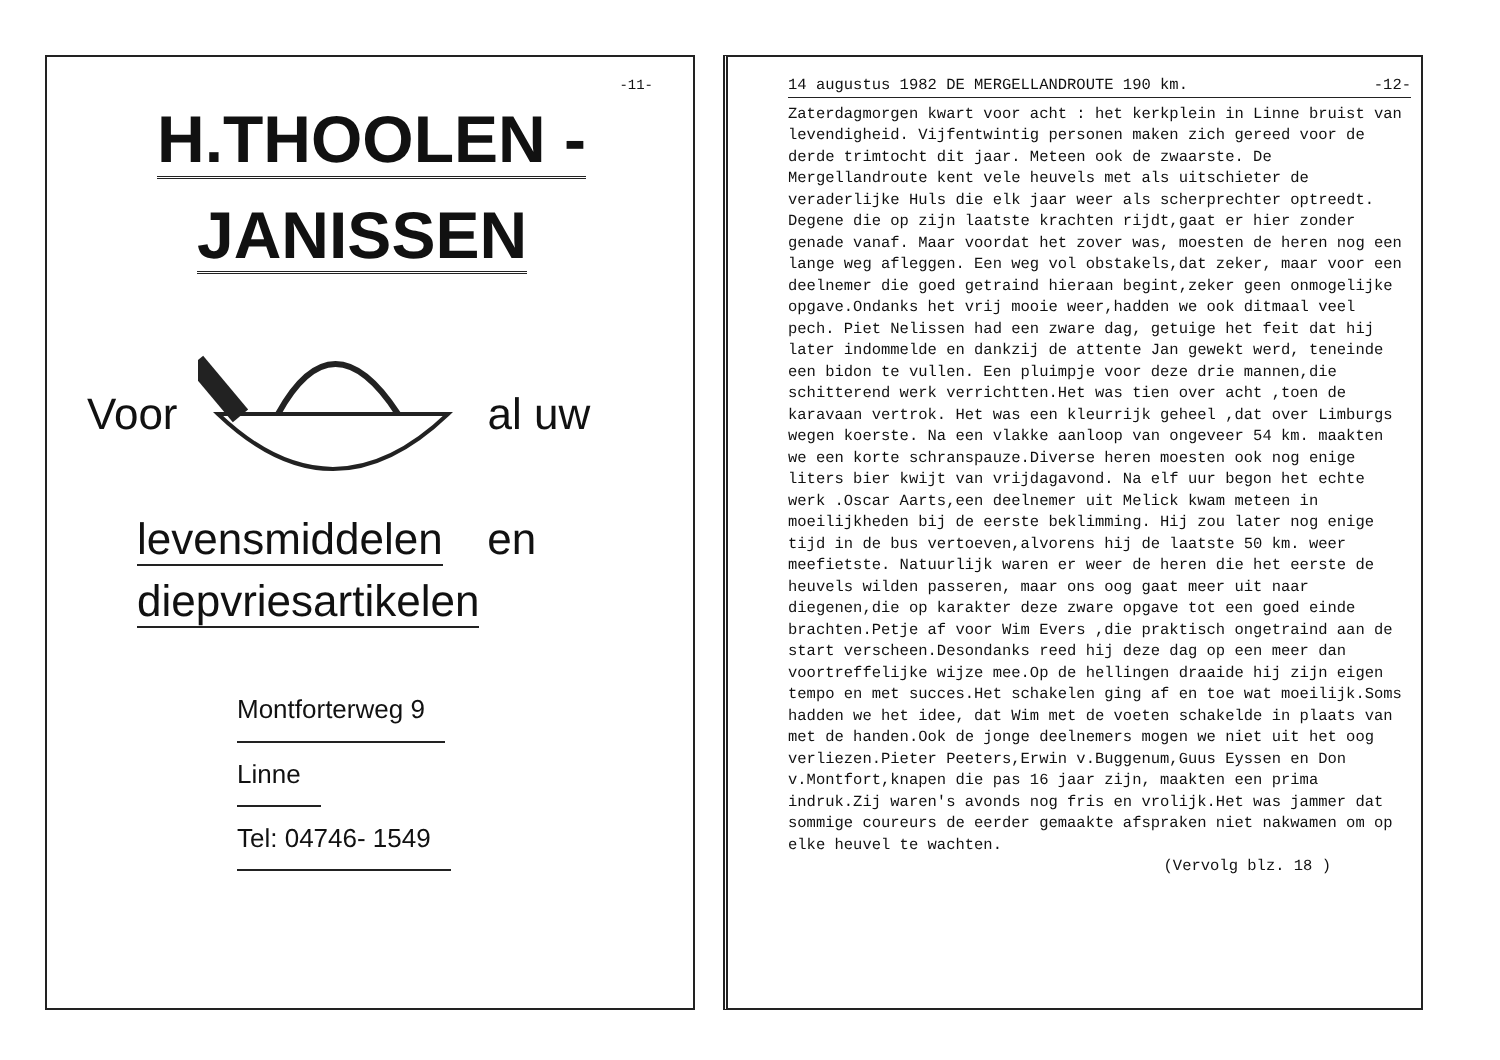-11-
H.THOOLEN -
JANISSEN
Voor al uw
levensmiddelen
en
diepvriesartikelen
Montforterweg 9
Linne
Tel: 04746- 1549
14 augustus 1982 DE MERGELLANDROUTE 190 km. -12-
Zaterdagmorgen kwart voor acht : het kerkplein in Linne bruist van levendigheid. Vijfentwintig personen maken zich gereed voor de derde trimtocht dit jaar. Meteen ook de zwaarste. De Mergellandroute kent vele heuvels met als uitschieter de veraderlijke Huls die elk jaar weer als scherprechter optreedt. Degene die op zijn laatste krachten rijdt,gaat er hier zonder genade vanaf. Maar voordat het zover was, moesten de heren nog een lange weg afleggen. Een weg vol obstakels,dat zeker, maar voor een deelnemer die goed getraind hieraan begint,zeker geen onmogelijke opgave.Ondanks het vrij mooie weer,hadden we ook ditmaal veel pech. Piet Nelissen had een zware dag, getuige het feit dat hij later indommelde en dankzij de attente Jan gewekt werd, teneinde een bidon te vullen. Een pluimpje voor deze drie mannen,die schitterend werk verrichtten.Het was tien over acht ,toen de karavaan vertrok. Het was een kleurrijk geheel ,dat over Limburgs wegen koerste. Na een vlakke aanloop van ongeveer 54 km. maakten we een korte schranspauze.Diverse heren moesten ook nog enige liters bier kwijt van vrijdagavond. Na elf uur begon het echte werk .Oscar Aarts,een deelnemer uit Melick kwam meteen in moeilijkheden bij de eerste beklimming. Hij zou later nog enige tijd in de bus vertoeven,alvorens hij de laatste 50 km. weer meefietste. Natuurlijk waren er weer de heren die het eerste de heuvels wilden passeren, maar ons oog gaat meer uit naar diegenen,die op karakter deze zware opgave tot een goed einde brachten.Petje af voor Wim Evers ,die praktisch ongetraind aan de start verscheen.Desondanks reed hij deze dag op een meer dan voortreffelijke wijze mee.Op de hellingen draaide hij zijn eigen tempo en met succes.Het schakelen ging af en toe wat moeilijk.Soms hadden we het idee, dat Wim met de voeten schakelde in plaats van met de handen.Ook de jonge deelnemers mogen we niet uit het oog verliezen.Pieter Peeters,Erwin v.Buggenum,Guus Eyssen en Don v.Montfort,knapen die pas 16 jaar zijn, maakten een prima indruk.Zij waren's avonds nog fris en vrolijk.Het was jammer dat sommige coureurs de eerder gemaakte afspraken niet nakwamen om op elke heuvel te wachten.
(Vervolg blz. 18 )